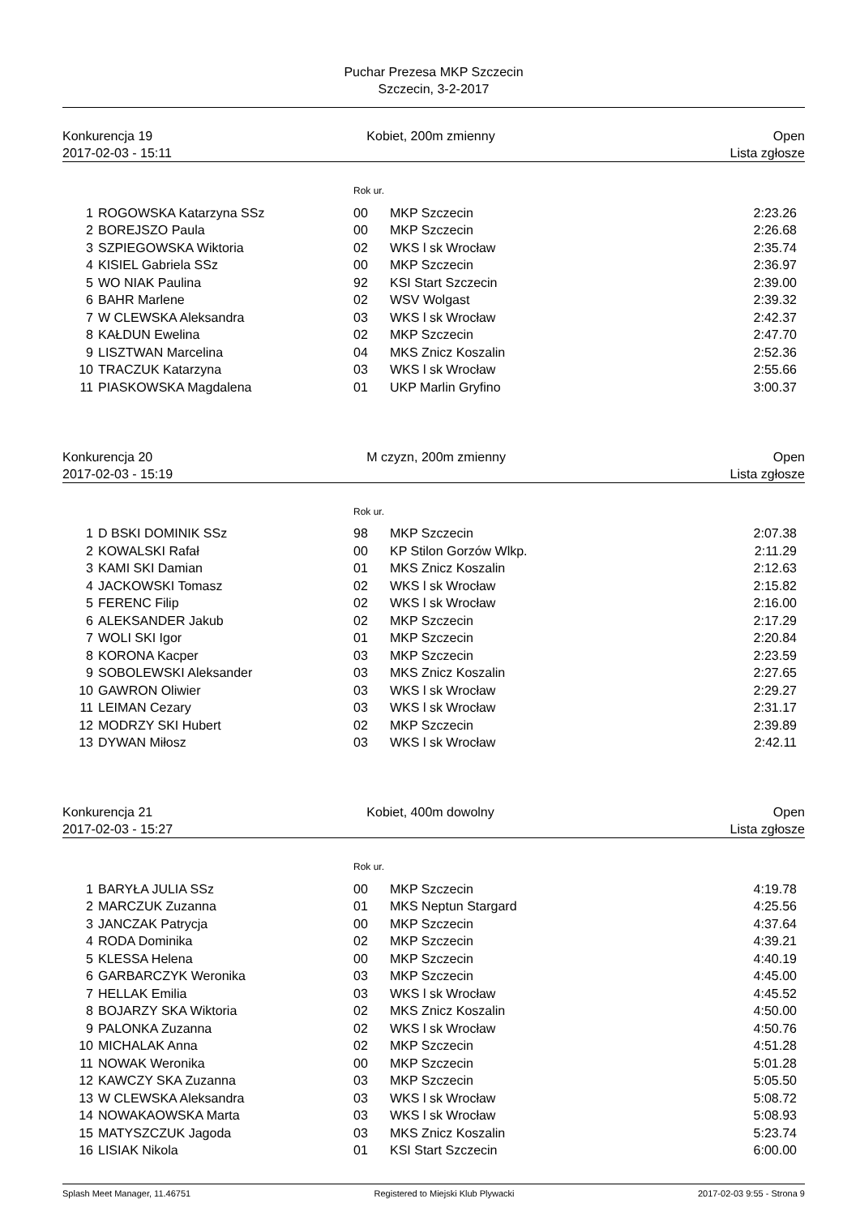Puchar Prezesa MKP Szczecin
Szczecin, 3-2-2017
Konkurencja 19
2017-02-03 - 15:11
Kobiet, 200m zmienny
Open
Lista zgłosze
Rok ur.
| 1 | ROGOWSKA Katarzyna SSz | 00 | MKP Szczecin | 2:23.26 |
| 2 | BOREJSZO Paula | 00 | MKP Szczecin | 2:26.68 |
| 3 | SZPIEGOWSKA Wiktoria | 02 | WKS l sk Wrocław | 2:35.74 |
| 4 | KISIEL Gabriela SSz | 00 | MKP Szczecin | 2:36.97 |
| 5 | WO NIAK Paulina | 92 | KSI Start Szczecin | 2:39.00 |
| 6 | BAHR Marlene | 02 | WSV Wolgast | 2:39.32 |
| 7 | W CLEWSKA Aleksandra | 03 | WKS l sk Wrocław | 2:42.37 |
| 8 | KAŁDUN Ewelina | 02 | MKP Szczecin | 2:47.70 |
| 9 | LISZTWAN Marcelina | 04 | MKS Znicz Koszalin | 2:52.36 |
| 10 | TRACZUK Katarzyna | 03 | WKS l sk Wrocław | 2:55.66 |
| 11 | PIASKOWSKA Magdalena | 01 | UKP Marlin Gryfino | 3:00.37 |
Konkurencja 20
2017-02-03 - 15:19
M czyzn, 200m zmienny
Open
Lista zgłosze
Rok ur.
| 1 | D BSKI DOMINIK SSz | 98 | MKP Szczecin | 2:07.38 |
| 2 | KOWALSKI Rafał | 00 | KP Stilon Gorzów Wlkp. | 2:11.29 |
| 3 | KAMI SKI Damian | 01 | MKS Znicz Koszalin | 2:12.63 |
| 4 | JACKOWSKI Tomasz | 02 | WKS l sk Wrocław | 2:15.82 |
| 5 | FERENC Filip | 02 | WKS l sk Wrocław | 2:16.00 |
| 6 | ALEKSANDER Jakub | 02 | MKP Szczecin | 2:17.29 |
| 7 | WOLI SKI Igor | 01 | MKP Szczecin | 2:20.84 |
| 8 | KORONA Kacper | 03 | MKP Szczecin | 2:23.59 |
| 9 | SOBOLEWSKI Aleksander | 03 | MKS Znicz Koszalin | 2:27.65 |
| 10 | GAWRON Oliwier | 03 | WKS l sk Wrocław | 2:29.27 |
| 11 | LEIMAN Cezary | 03 | WKS l sk Wrocław | 2:31.17 |
| 12 | MODRZY SKI Hubert | 02 | MKP Szczecin | 2:39.89 |
| 13 | DYWAN Miłosz | 03 | WKS l sk Wrocław | 2:42.11 |
Konkurencja 21
2017-02-03 - 15:27
Kobiet, 400m dowolny
Open
Lista zgłosze
Rok ur.
| 1 | BARYŁA JULIA SSz | 00 | MKP Szczecin | 4:19.78 |
| 2 | MARCZUK Zuzanna | 01 | MKS Neptun Stargard | 4:25.56 |
| 3 | JANCZAK Patrycja | 00 | MKP Szczecin | 4:37.64 |
| 4 | RODA Dominika | 02 | MKP Szczecin | 4:39.21 |
| 5 | KLESSA Helena | 00 | MKP Szczecin | 4:40.19 |
| 6 | GARBARCZYK Weronika | 03 | MKP Szczecin | 4:45.00 |
| 7 | HELLAK Emilia | 03 | WKS l sk Wrocław | 4:45.52 |
| 8 | BOJARZY SKA Wiktoria | 02 | MKS Znicz Koszalin | 4:50.00 |
| 9 | PALONKA Zuzanna | 02 | WKS l sk Wrocław | 4:50.76 |
| 10 | MICHALAK Anna | 02 | MKP Szczecin | 4:51.28 |
| 11 | NOWAK Weronika | 00 | MKP Szczecin | 5:01.28 |
| 12 | KAWCZY SKA Zuzanna | 03 | MKP Szczecin | 5:05.50 |
| 13 | W CLEWSKA Aleksandra | 03 | WKS l sk Wrocław | 5:08.72 |
| 14 | NOWAKAOWSKA Marta | 03 | WKS l sk Wrocław | 5:08.93 |
| 15 | MATYSZCZUK Jagoda | 03 | MKS Znicz Koszalin | 5:23.74 |
| 16 | LISIAK Nikola | 01 | KSI Start Szczecin | 6:00.00 |
Splash Meet Manager, 11.46751 Registered to Miejski Klub Plywacki 2017-02-03 9:55 - Strona 9